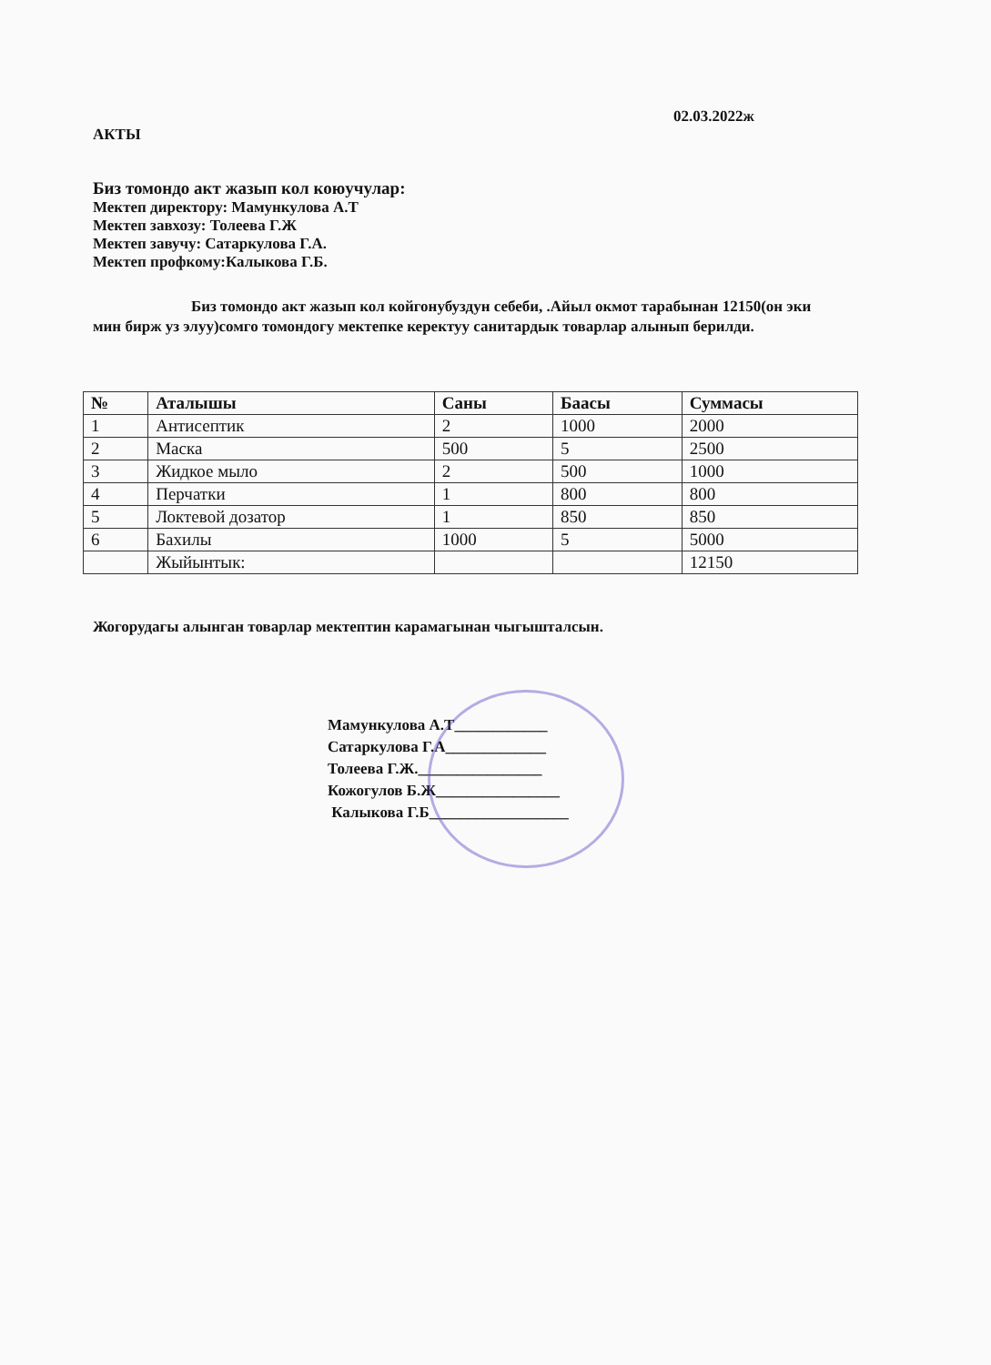02.03.2022ж
АКТЫ
Биз томондо акт жазып кол коюучулар:
Мектеп директору: Мамункулова А.Т
Мектеп завхозу: Толеева Г.Ж
Мектеп завучу: Сатаркулова Г.А.
Мектеп профкому:Калыкова Г.Б.
Биз томондо акт жазып кол койгонубуздун себеби, .Айыл окмот тарабынан 12150(он эки мин бирж уз элуу)сомго томондогу мектепке керектуу санитардык товарлар алынып берилди.
| № | Аталышы | Саны | Баасы | Суммасы |
| --- | --- | --- | --- | --- |
| 1 | Антисептик | 2 | 1000 | 2000 |
| 2 | Маска | 500 | 5 | 2500 |
| 3 | Жидкое мыло | 2 | 500 | 1000 |
| 4 | Перчатки | 1 | 800 | 800 |
| 5 | Локтевой дозатор | 1 | 850 | 850 |
| 6 | Бахилы | 1000 | 5 | 5000 |
| | Жыйынтык: | | | 12150 |
Жогорудагы алынган товарлар мектептин карамагынан чыгышталсын.
Мамункулова А.Т____________
Сатаркулова Г.А_____________
Толеева Г.Ж.________________
Кожогулов Б.Ж________________
Калыкова Г.Б__________________